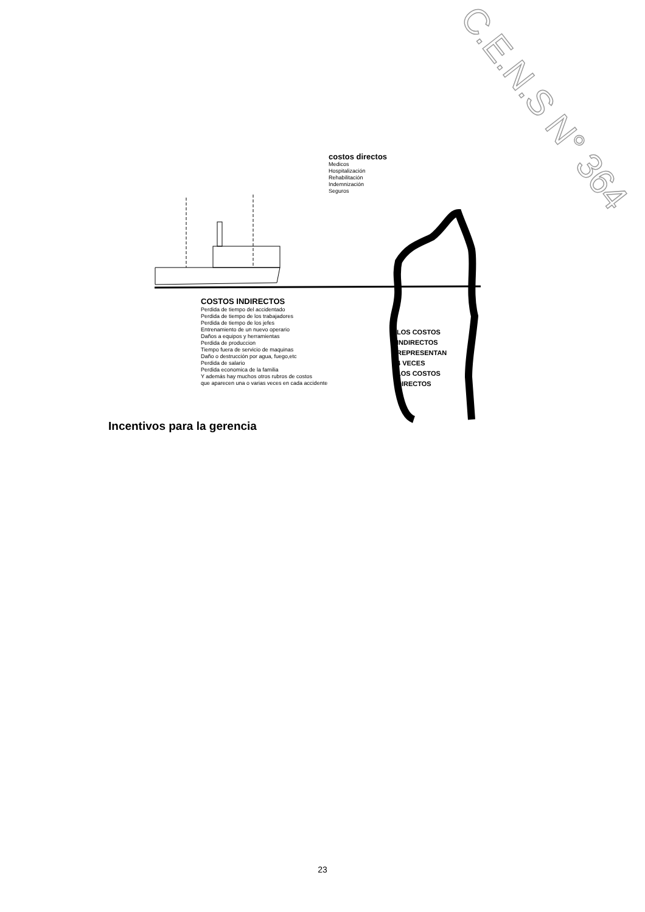C.E.N.S N° 364
costos directos
Medicos
Hospitalización
Rehabilitación
Indemnización
Seguros
COSTOS INDIRECTOS
Perdida de tiempo del accidentado
Perdida de tiempo de los trabajadores
Perdida de tiempo de los jefes
Entrenamiento de un nuevo operario
Daños a equipos y herramientas
Perdida de produccion
Tiempo fuera de servicio de maquinas
Daño o destrucción por agua, fuego,etc
Perdida de salario
Perdida economica de la familia
Y además hay muchos otros rubros de costos
que aparecen una o varias veces en cada accidente
LOS COSTOS
INDIRECTOS
REPRESENTAN
4 VECES
LOS COSTOS
DIRECTOS
Incentivos para la gerencia
23